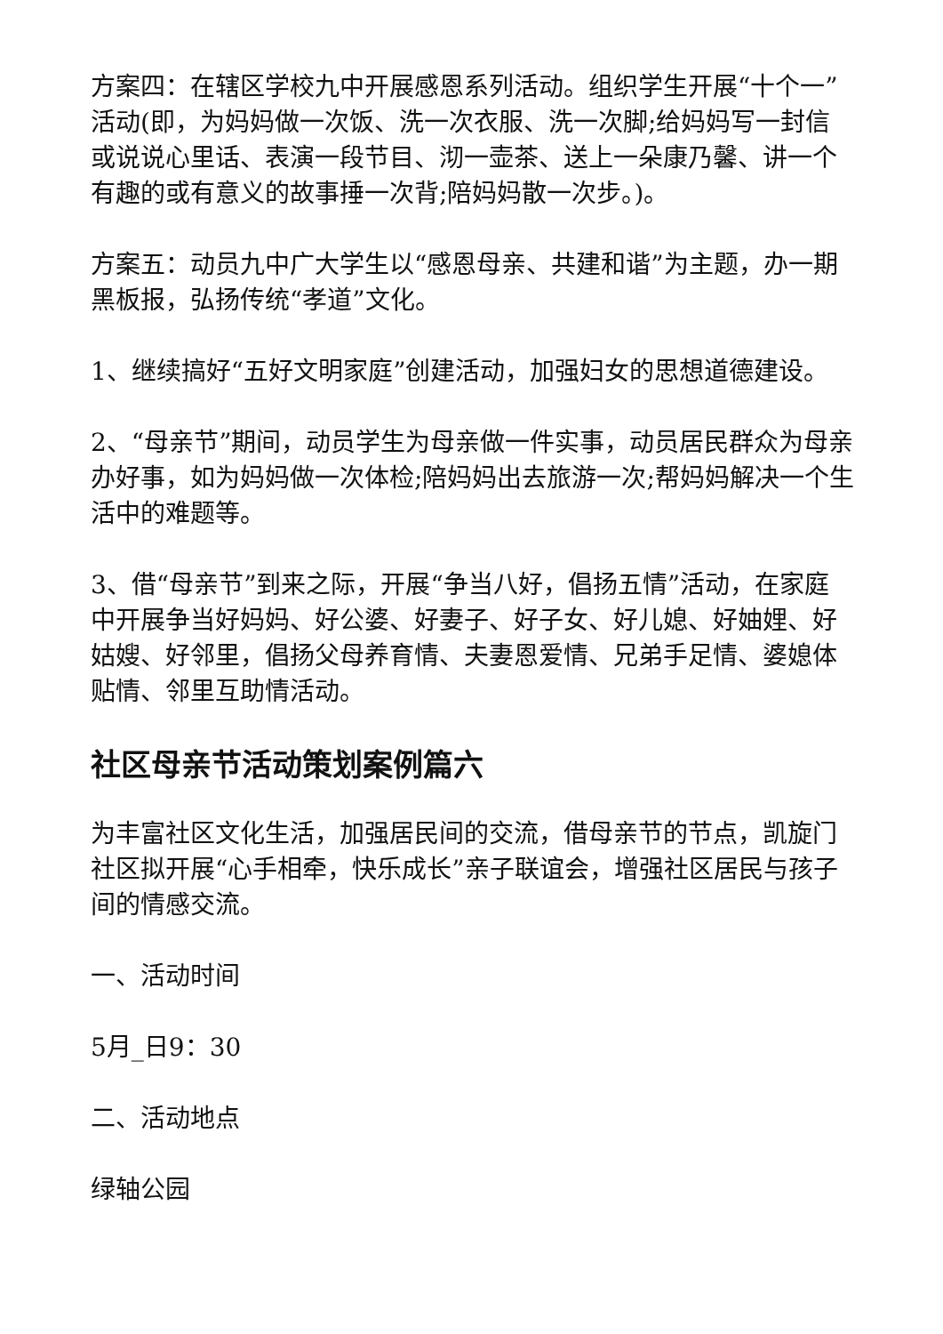方案四：在辖区学校九中开展感恩系列活动。组织学生开展“十个一”活动(即，为妈妈做一次饭、洗一次衣服、洗一次脚;给妈妈写一封信或说说心里话、表演一段节目、沏一壶茶、送上一朵康乃馨、讲一个有趣的或有意义的故事捶一次背;陪妈妈散一次步。)。
方案五：动员九中广大学生以“感恩母亲、共建和谐”为主题，办一期黑板报，弘扬传统“孝道”文化。
1、继续搞好“五好文明家庭”创建活动，加强妇女的思想道德建设。
2、“母亲节”期间，动员学生为母亲做一件实事，动员居民群众为母亲办好事，如为妈妈做一次体检;陪妈妈出去旅游一次;帮妈妈解决一个生活中的难题等。
3、借“母亲节”到来之际，开展“争当八好，倡扬五情”活动，在家庭中开展争当好妈妈、好公婆、好妻子、好子女、好儿媳、好妯娌、好姑嫂、好邻里，倡扬父母养育情、夫妻恩爱情、兄弟手足情、婆媳体贴情、邻里互助情活动。
社区母亲节活动策划案例篇六
为丰富社区文化生活，加强居民间的交流，借母亲节的节点，凯旋门社区拟开展“心手相牵，快乐成长”亲子联谊会，增强社区居民与孩子间的情感交流。
一、活动时间
5月_日9：30
二、活动地点
绿轴公园